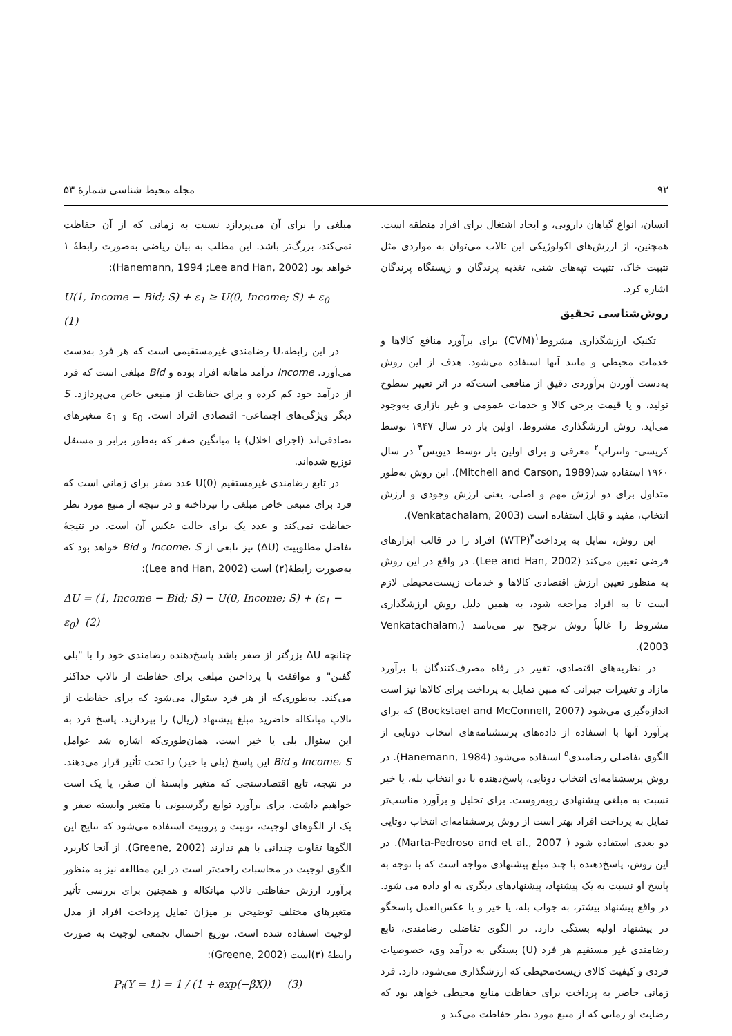۹۲ مجله محیط شناسی شمارهٔ ۵۳
انسان، انواع گیاهان دارویی، و ایجاد اشتغال برای افراد منطقه است. همچنین، از ارزش‌های اکولوژیکی این تالاب می‌توان به مواردی مثل تثبیت خاک، تثبیت تپه‌های شنی، تغذیه پرندگان و زیستگاه پرندگان اشاره کرد.
روش‌شناسی تحقیق
تکنیک ارزشگذاری مشروط<sup>۱</sup>(CVM) برای برآورد منافع کالاها و خدمات محیطی و مانند آنها استفاده می‌شود. هدف از این روش به‌دست آوردن برآوردی دقیق از منافعی است‌که در اثر تغییر سطوح تولید، و یا قیمت برخی کالا و خدمات عمومی و غیر بازاری به‌وجود می‌آید. روش ارزشگذاری مشروط، اولین بار در سال ۱۹۴۷ توسط کریسی- وانتراپ<sup>۲</sup> معرفی و برای اولین بار توسط دیویس<sup>۳</sup> در سال ۱۹۶۰ استفاده شد(Mitchell and Carson, 1989). این روش به‌طور متداول برای دو ارزش مهم و اصلی، یعنی ارزش وجودی و ارزش انتخاب، مفید و قابل استفاده است (Venkatachalam, 2003).
این روش، تمایل به پرداخت<sup>۴</sup>(WTP) افراد را در قالب ابزارهای فرضی تعیین می‌کند (Lee and Han, 2002). در واقع در این روش به منظور تعیین ارزش اقتصادی کالاها و خدمات زیست‌محیطی لازم است تا به افراد مراجعه شود، به همین دلیل روش ارزشگذاری مشروط را غالباً روش ترجیح نیز می‌نامند (Venkatachalam, 2003).
در نظریه‌های اقتصادی، تغییر در رفاه مصرف‌کنندگان با برآورد مازاد و تغییرات جبرانی که مبین تمایل به پرداخت برای کالاها نیز است اندازه‌گیری می‌شود (Bockstael and McConnell, 2007) که برای برآورد آنها با استفاده از داده‌های پرسشنامه‌های انتخاب دوتایی از الگوی تفاضلی رضامندی<sup>۵</sup> استفاده می‌شود (Hanemann, 1984). در روش پرسشنامه‌ای انتخاب دوتایی، پاسخ‌دهنده با دو انتخاب بله، یا خیر نسبت به مبلغی پیشنهادی روبه‌روست. برای تحلیل و برآورد مناسب‌تر تمایل به پرداخت افراد بهتر است از روش پرسشنامه‌ای انتخاب دوتایی دو بعدی استفاده شود ( Marta-Pedroso and et al., 2007). در این روش، پاسخ‌دهنده با چند مبلغ پیشنهادی مواجه است که با توجه به پاسخ او نسبت به یک پیشنهاد، پیشنهادهای دیگری به او داده می شود. در واقع پیشنهاد بیشتر، به جواب بله، یا خیر و یا عکس‌العمل پاسخگو در پیشنهاد اولیه بستگی دارد. در الگوی تفاضلی رضامندی، تابع رضامندی غیر مستقیم هر فرد (U) بستگی به درآمد وی، خصوصیات فردی و کیفیت کالای زیست‌محیطی که ارزشگذاری می‌شود، دارد. فرد زمانی حاضر به پرداخت برای حفاظت منابع محیطی خواهد بود که رضایت او زمانی که از منبع مورد نظر حفاظت می‌کند و
مبلغی را برای آن می‌پردازد نسبت به زمانی که از آن حفاظت نمی‌کند، بزرگ‌تر باشد. این مطلب به بیان ریاضی به‌صورت رابطهٔ ۱ خواهد بود (Hanemann, 1994 ;Lee and Han, 2002):
U(1, Income − Bid; S) + ε<sub>1</sub> ≥ U(0, Income; S) + ε<sub>0</sub> (1)
در این رابطه،U رضامندی غیرمستقیمی است که هر فرد به‌دست می‌آورد. Income درآمد ماهانه افراد بوده و Bid مبلغی است که فرد از درآمد خود کم کرده و برای حفاظت از منبعی خاص می‌پردازد. S دیگر ویژگی‌های اجتماعی- اقتصادی افراد است. ε<sub>0</sub> و ε<sub>1</sub> متغیرهای تصادفی‌اند (اجزای اخلال) با میانگین صفر که به‌طور برابر و مستقل توزیع شده‌اند.
در تابع رضامندی غیرمستقیم U(0) عدد صفر برای زمانی است که فرد برای منبعی خاص مبلغی را نپرداخته و در نتیجه از منبع مورد نظر حفاظت نمی‌کند و عدد یک برای حالت عکس آن است. در نتیجهٔ تفاضل مطلوبیت (ΔU) نیز تابعی از Income، S و Bid خواهد بود که به‌صورت رابطهٔ(۲) است (Lee and Han, 2002):
ΔU = (1, Income − Bid; S) − U(0, Income; S) + (ε<sub>1</sub> − ε<sub>0</sub>) (2)
چنانچه ΔU بزرگتر از صفر باشد پاسخ‌دهنده رضامندی خود را با "بلی گفتن" و موافقت با پرداختن مبلغی برای حفاظت از تالاب حداکثر می‌کند. به‌طوری‌که از هر فرد سئوال می‌شود که برای حفاظت از تالاب میانکاله حاضرید مبلغ پیشنهاد (ریال) را بپردازید. پاسخ فرد به این سئوال بلی یا خیر است. همان‌طوری‌که اشاره شد عوامل Income، S و Bid این پاسخ (بلی یا خیر) را تحت تأثیر قرار می‌دهند. در نتیجه، تابع اقتصادسنجی که متغیر وابستهٔ آن صفر، یا یک است خواهیم داشت. برای برآورد توابع رگرسیونی با متغیر وابسته صفر و یک از الگوهای لوجیت، توبیت و پروبیت استفاده می‌شود که نتایج این الگوها تفاوت چندانی با هم ندارند (Greene, 2002). از آنجا کاربرد الگوی لوجیت در محاسبات راحت‌تر است در این مطالعه نیز به منظور برآورد ارزش حفاظتی تالاب میانکاله و همچنین برای بررسی تأثیر متغیرهای مختلف توضیحی بر میزان تمایل پرداخت افراد از مدل لوجیت استفاده شده است. توزیع احتمال تجمعی لوجیت به صورت رابطهٔ (۳)است (Greene, 2002):
P<sub>i</sub>(Y = 1) = 1 / (1 + exp(−βX)) (3)